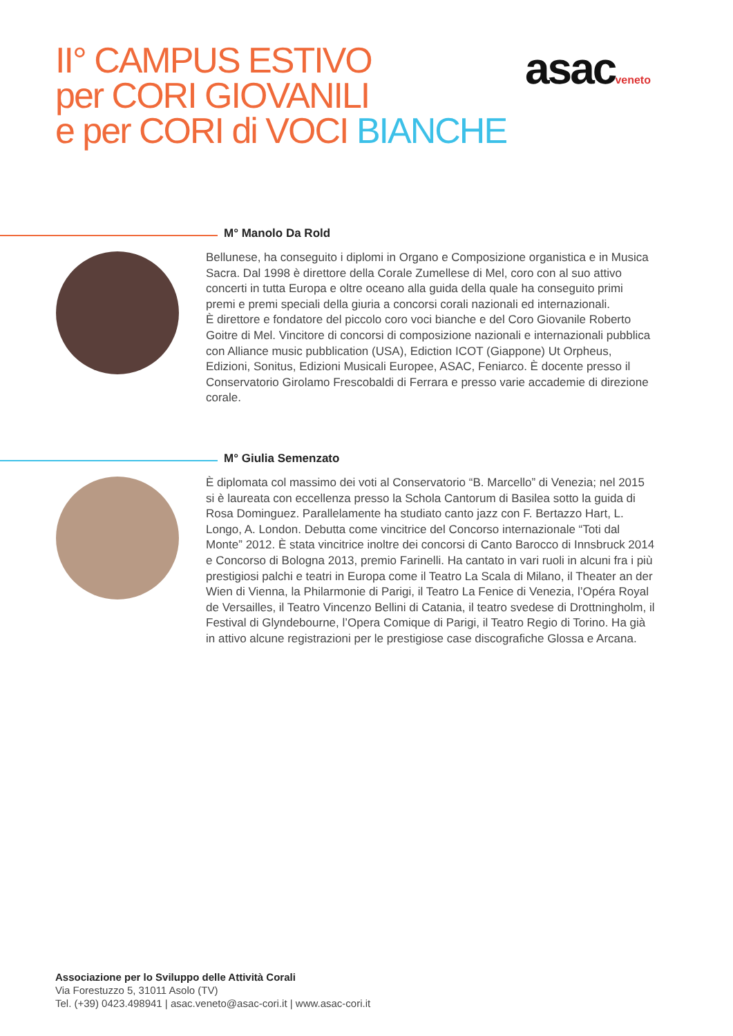II° CAMPUS ESTIVO
per CORI GIOVANILI
e per CORI di VOCI BIANCHE
asacveneto
M° Manolo Da Rold
Bellunese, ha conseguito i diplomi in Organo e Composizione organistica e in Musica Sacra. Dal 1998 è direttore della Corale Zumellese di Mel, coro con al suo attivo concerti in tutta Europa e oltre oceano alla guida della quale ha conseguito primi premi e premi speciali della giuria a concorsi corali nazionali ed internazionali.
È direttore e fondatore del piccolo coro voci bianche e del Coro Giovanile Roberto Goitre di Mel. Vincitore di concorsi di composizione nazionali e internazionali pubblica con Alliance music pubblication (USA), Ediction ICOT (Giappone) Ut Orpheus, Edizioni, Sonitus, Edizioni Musicali Europee, ASAC, Feniarco. È docente presso il Conservatorio Girolamo Frescobaldi di Ferrara e presso varie accademie di direzione corale.
M° Giulia Semenzato
È diplomata col massimo dei voti al Conservatorio “B. Marcello” di Venezia; nel 2015 si è laureata con eccellenza presso la Schola Cantorum di Basilea sotto la guida di Rosa Dominguez. Parallelamente ha studiato canto jazz con F. Bertazzo Hart, L. Longo, A. London. Debutta come vincitrice del Concorso internazionale “Toti dal Monte” 2012. È stata vincitrice inoltre dei concorsi di Canto Barocco di Innsbruck 2014 e Concorso di Bologna 2013, premio Farinelli. Ha cantato in vari ruoli in alcuni fra i più prestigiosi palchi e teatri in Europa come il Teatro La Scala di Milano, il Theater an der Wien di Vienna, la Philarmonie di Parigi, il Teatro La Fenice di Venezia, l’Opéra Royal de Versailles, il Teatro Vincenzo Bellini di Catania, il teatro svedese di Drottningholm, il Festival di Glyndebourne, l’Opera Comique di Parigi, il Teatro Regio di Torino. Ha già in attivo alcune registrazioni per le prestigiose case discografiche Glossa e Arcana.
Associazione per lo Sviluppo delle Attività Corali
Via Forestuzzo 5, 31011 Asolo (TV)
Tel. (+39) 0423.498941 | asac.veneto@asac-cori.it | www.asac-cori.it